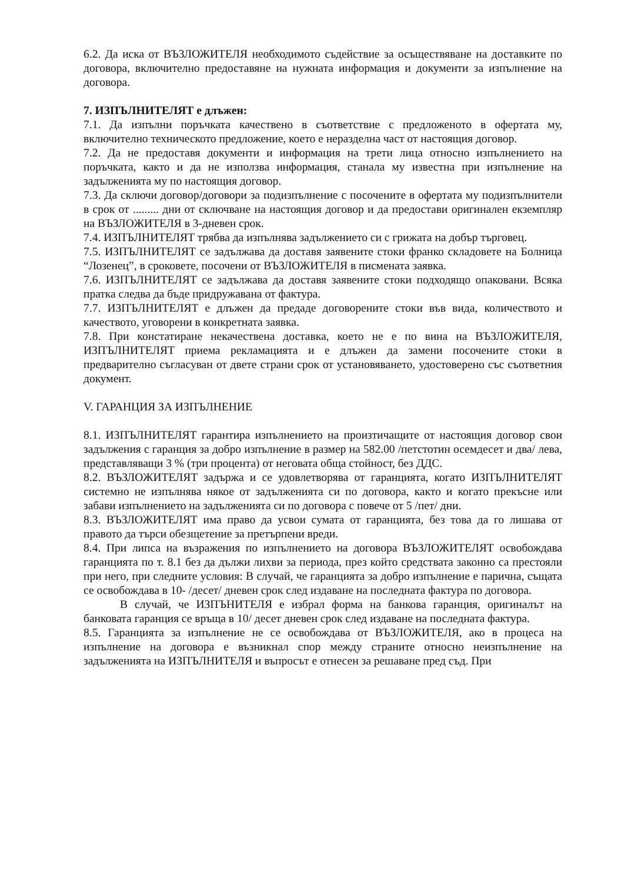6.2. Да иска от ВЪЗЛОЖИТЕЛЯ необходимото съдействие за осъществяване на доставките по договора, включително предоставяне на нужната информация и документи за изпълнение на договора.
7. ИЗПЪЛНИТЕЛЯТ е длъжен:
7.1. Да изпълни поръчката качествено в съответствие с предложеното в офертата му, включително техническото предложение, което е неразделна част от настоящия договор.
7.2. Да не предоставя документи и информация на трети лица относно изпълнението на поръчката, както и да не използва информация, станала му известна при изпълнение на задълженията му по настоящия договор.
7.3. Да сключи договор/договори за подизпълнение с посочените в офертата му подизпълнители в срок от ......... дни от сключване на настоящия договор и да предостави оригинален екземпляр на ВЪЗЛОЖИТЕЛЯ в 3-дневен срок.
7.4. ИЗПЪЛНИТЕЛЯТ трябва да изпълнява задължението си с грижата на добър търговец.
7.5. ИЗПЪЛНИТЕЛЯТ се задължава да доставя заявените стоки франко складовете на Болница “Лозенец”, в сроковете, посочени от ВЪЗЛОЖИТЕЛЯ в писмената заявка.
7.6. ИЗПЪЛНИТЕЛЯТ се задължава да доставя заявените стоки подходящо опаковани. Всяка пратка следва да бъде придружавана от фактура.
7.7. ИЗПЪЛНИТЕЛЯТ е длъжен да предаде договорените стоки във вида, количеството и качеството, уговорени в конкретната заявка.
7.8. При констатиране некачествена доставка, което не е по вина на ВЪЗЛОЖИТЕЛЯ, ИЗПЪЛНИТЕЛЯТ приема рекламацията и е длъжен да замени посочените стоки в предварително съгласуван от двете страни срок от установяването, удостоверено със съответния документ.
V. ГАРАНЦИЯ ЗА ИЗПЪЛНЕНИЕ
8.1. ИЗПЪЛНИТЕЛЯТ гарантира изпълнението на произтичащите от настоящия договор свои задължения с гаранция за добро изпълнение в размер на 582.00 /петстотин осемдесет и два/ лева, представляващи 3 % (три процента) от неговата обща стойност, без ДДС.
8.2. ВЪЗЛОЖИТЕЛЯТ задържа и се удовлетворява от гаранцията, когато ИЗПЪЛНИТЕЛЯТ системно не изпълнява някое от задълженията си по договора, както и когато прекъсне или забави изпълнението на задълженията си по договора с повече от 5 /пет/ дни.
8.3. ВЪЗЛОЖИТЕЛЯТ има право да усвои сумата от гаранцията, без това да го лишава от правото да търси обезщетение за претърпени вреди.
8.4. При липса на възражения по изпълнението на договора ВЪЗЛОЖИТЕЛЯТ освобождава гаранцията по т. 8.1 без да дължи лихви за периода, през който средствата законно са престояли при него, при следните условия: В случай, че гаранцията за добро изпълнение е парична, същата се освобождава в 10- /десет/ дневен срок след издаване на последната фактура по договора.
В случай, че ИЗПЪНИТЕЛЯ е избрал форма на банкова гаранция, оригиналът на банковата гаранция се връща в 10/ десет дневен срок след издаване на последната фактура.
8.5. Гаранцията за изпълнение не се освобождава от ВЪЗЛОЖИТЕЛЯ, ако в процеса на изпълнение на договора е възникнал спор между страните относно неизпълнение на задълженията на ИЗПЪЛНИТЕЛЯ и въпросът е отнесен за решаване пред съд. При